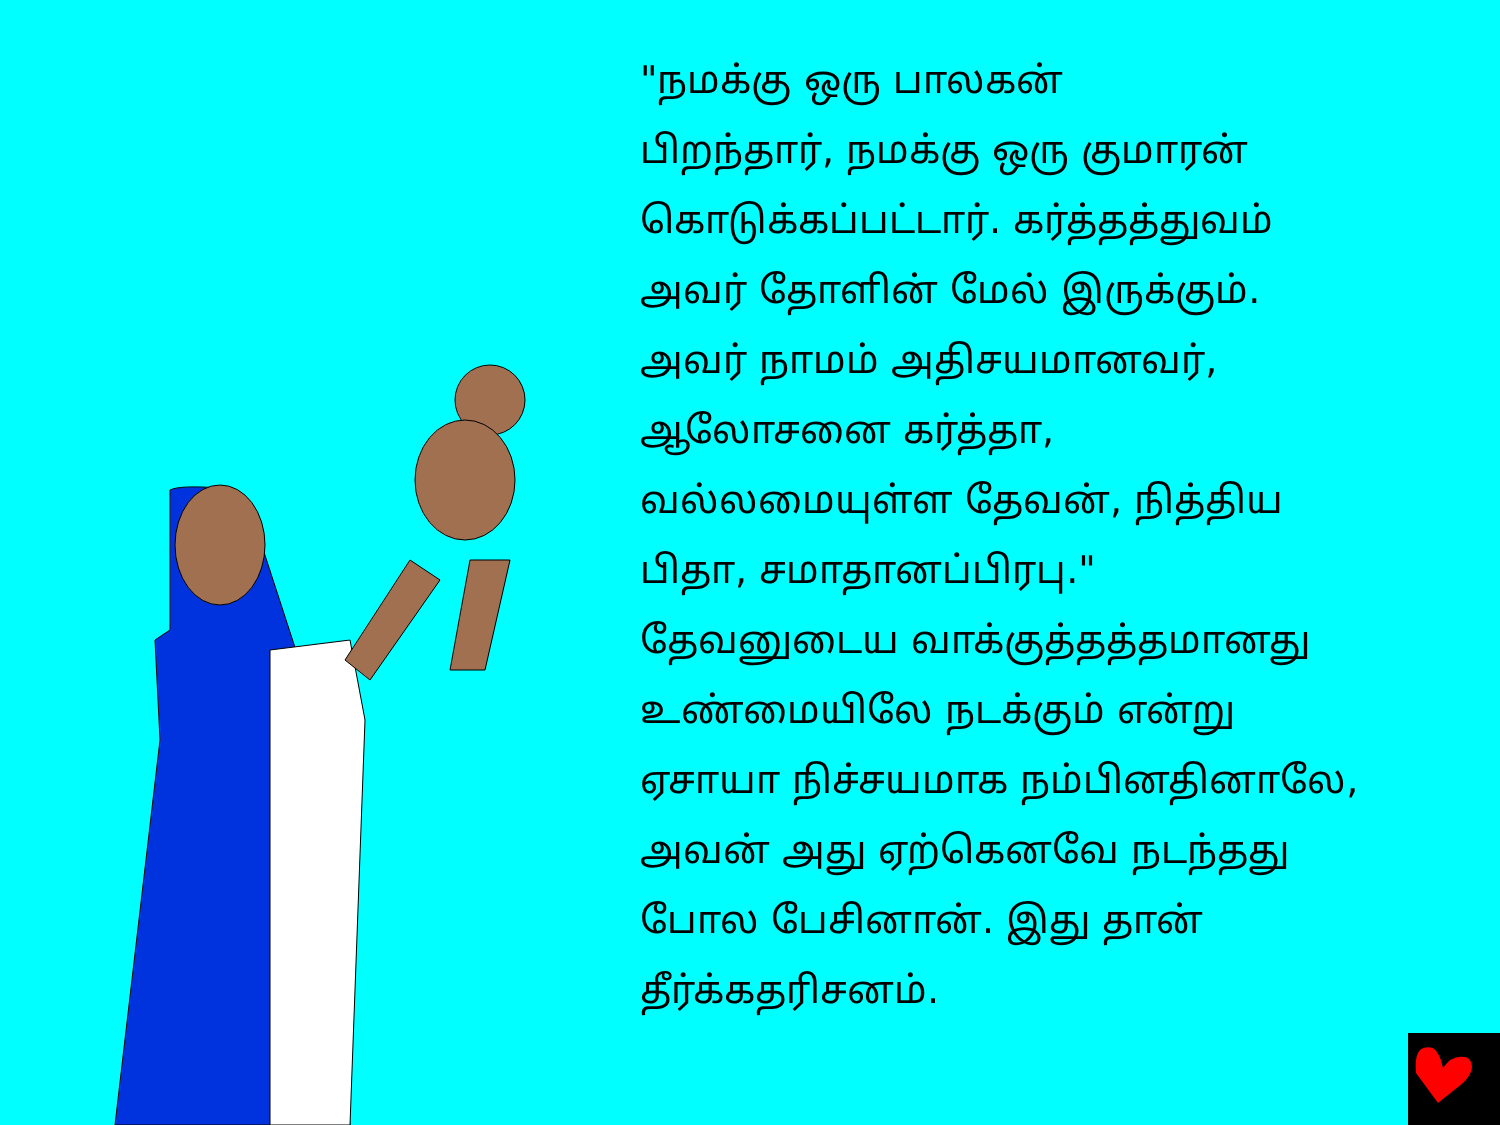"நமக்கு ஒரு பாலகன்
பிறந்தார், நமக்கு ஒரு குமாரன்
கொடுக்கப்பட்டார். கர்த்தத்துவம்
அவர் தோளின் மேல் இருக்கும்.
அவர் நாமம் அதிசயமானவர்,
ஆலோசனை கர்த்தா,
வல்லமையுள்ள தேவன், நித்திய
பிதா, சமாதானப்பிரபு."
தேவனுடைய வாக்குத்தத்தமானது
உண்மையிலே நடக்கும் என்று
ஏசாயா நிச்சயமாக நம்பினதினாலே,
அவன் அது ஏற்கெனவே நடந்தது
போல பேசினான். இது தான்
தீர்க்கதரிசனம்.